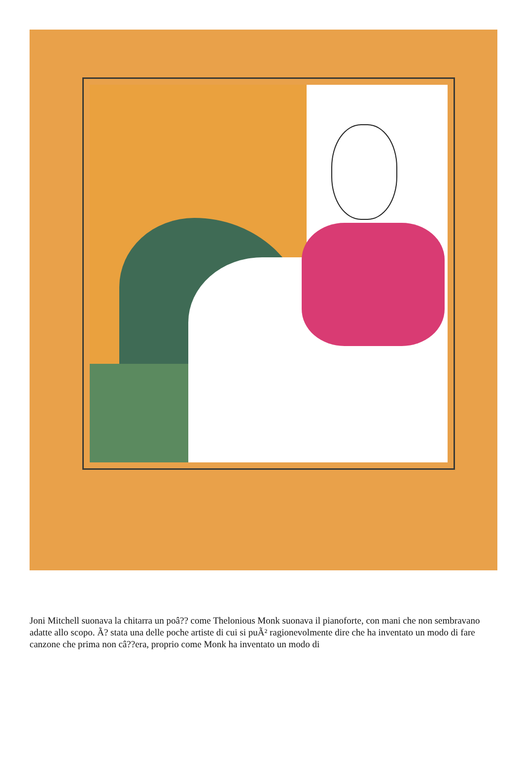Joni Mitchell suonava la chitarra un poâ?? come Thelonious Monk suonava il pianoforte, con mani che non sembravano adatte allo scopo. Ã? stata una delle poche artiste di cui si puÃ² ragionevolmente dire che ha inventato un modo di fare canzone che prima non câ??era, proprio come Monk ha inventato un modo di